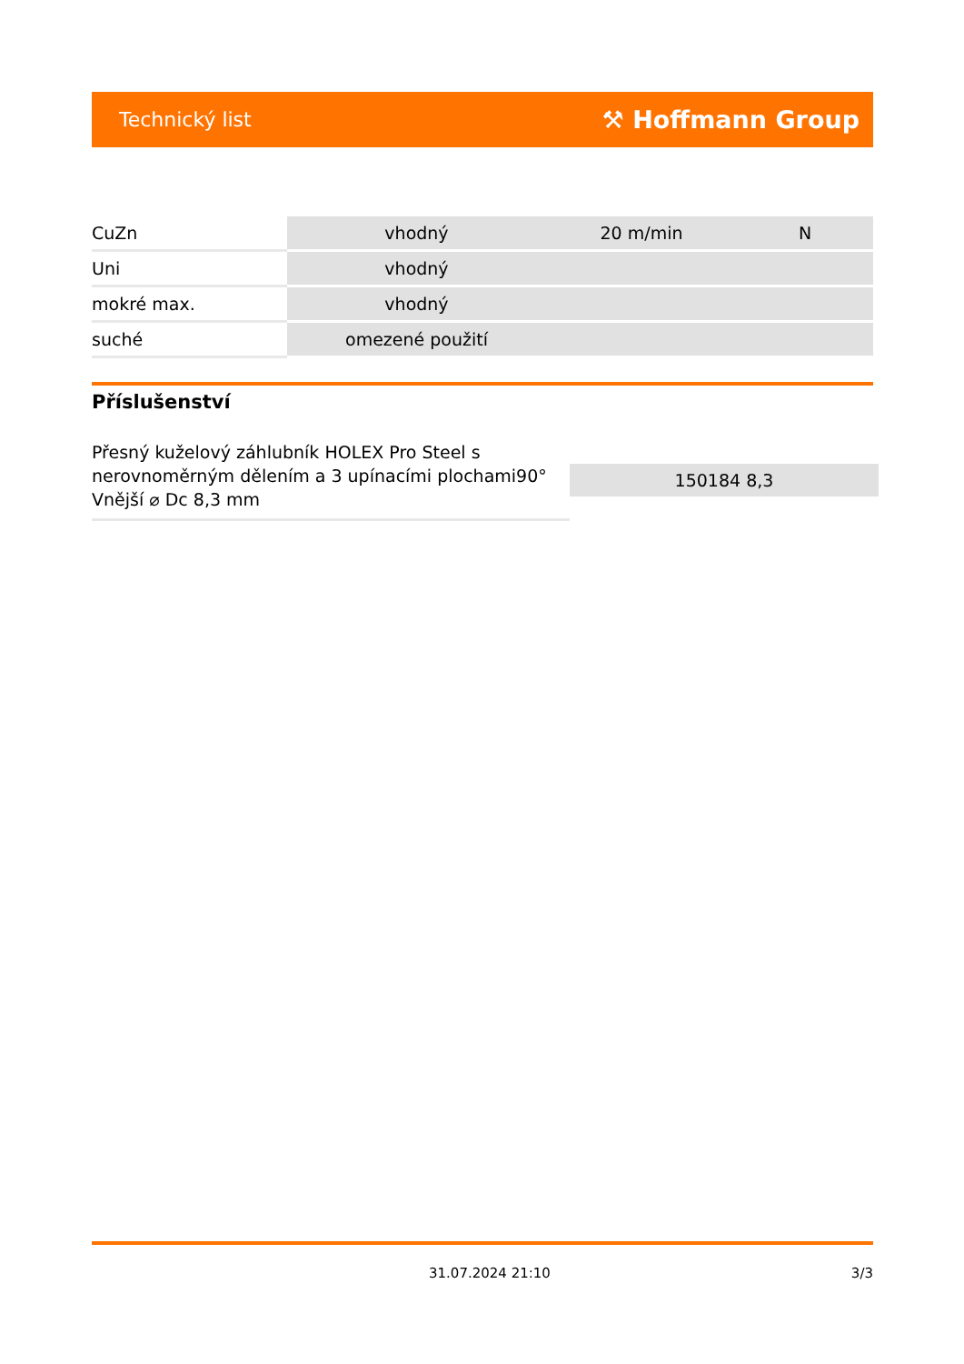Technický list ⚒ Hoffmann Group
| CuZn | vhodný | 20 m/min | N |
| Uni | vhodný | | |
| mokré max. | vhodný | | |
| suché | omezené použití | | |
Příslušenství
| Přesný kuželový záhlubník HOLEX Pro Steel s nerovnoměrným dělením a 3 upínacími plochami90° Vnější ⌀ Dc 8,3 mm | 150184 8,3 |
31.07.2024 21:10 3/3